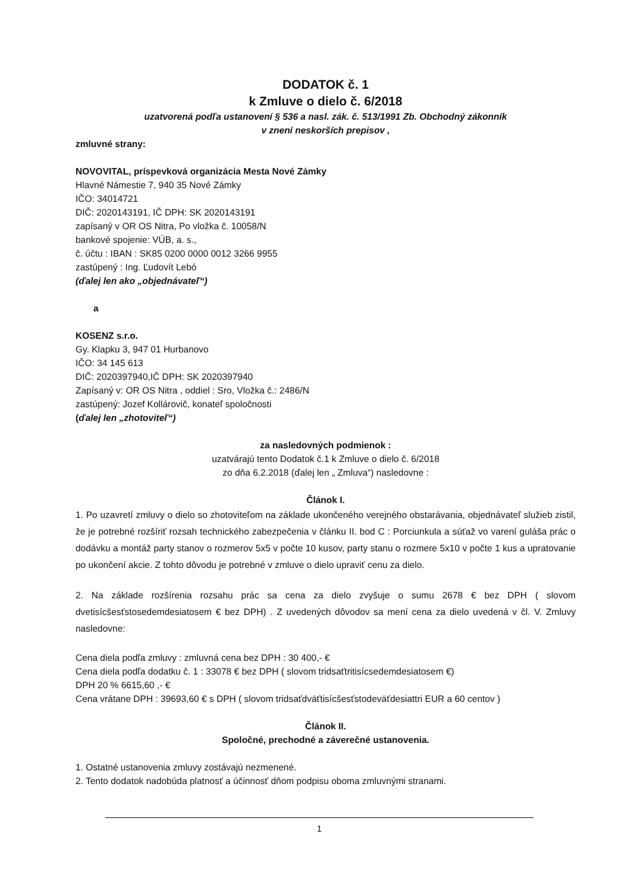DODATOK č. 1
k Zmluve o dielo č. 6/2018
uzatvorená podľa ustanovení § 536 a nasl. zák. č. 513/1991 Zb. Obchodný zákonník
v znení neskorších prepisov ,
zmluvné strany:
NOVOVITAL, príspevková organizácia Mesta Nové Zámky
Hlavné Námestie 7, 940 35 Nové Zámky
IČO: 34014721
DIČ: 2020143191, IČ DPH: SK 2020143191
zapísaný v OR OS Nitra, Po vložka č. 10058/N
bankové spojenie: VÚB, a. s.,
č. účtu : IBAN : SK85 0200 0000 0012 3266 9955
zastúpený : Ing. Ľudovít Lebó
(ďalej len ako „objednávateľ“)
a
KOSENZ s.r.o.
Gy. Klapku 3, 947 01 Hurbanovo
IČO: 34 145 613
DIČ: 2020397940,IČ DPH: SK 2020397940
Zapísaný v: OR OS Nitra , oddiel : Sro, Vložka č.: 2486/N
zastúpený: Jozef Kollárovič, konateľ spoločnosti
(ďalej len „zhotoviteľ“)
za nasledovných podmienok :
uzatvárajú tento Dodatok č.1 k Zmluve o dielo č. 6/2018
zo dňa 6.2.2018 (ďalej len „ Zmluva“) nasledovne :
Článok I.
1. Po uzavretí zmluvy o dielo so zhotoviteľom na základe ukončeného verejného obstarávania, objednávateľ služieb zistil, že je potrebné rozšíriť rozsah technického zabezpečenia v článku II. bod C : Porciunkula a súťaž vo varení guláša prác o dodávku a montáž party stanov o rozmerov 5x5 v počte 10 kusov, party stanu o rozmere 5x10 v počte 1 kus a upratovanie po ukončení akcie. Z tohto dôvodu je potrebné v zmluve o dielo upraviť cenu za dielo.
2. Na základe rozšírenia rozsahu prác sa cena za dielo zvyšuje o sumu 2678 € bez DPH ( slovom dvetisícšesťstosedemdesiatosem € bez DPH) . Z uvedených dôvodov sa mení cena za dielo uvedená v čl. V. Zmluvy nasledovne:
Cena diela podľa zmluvy : zmluvná cena bez DPH : 30 400,- €
Cena diela podľa dodatku č. 1 : 33078 € bez DPH ( slovom tridsaťtritisícsedemdesiatosem €)
DPH 20 % 6615,60 ,- €
Cena vrátane DPH : 39693,60 € s DPH ( slovom tridsaťdväťtisícšesťstodeväťdesiattri EUR a 60 centov )
Článok II.
Spoločné, prechodné a záverečné ustanovenia.
1. Ostatné ustanovenia zmluvy zostávajú nezmenené.
2. Tento dodatok nadobúda platnosť a účinnosť dňom podpisu oboma zmluvnými stranami.
1